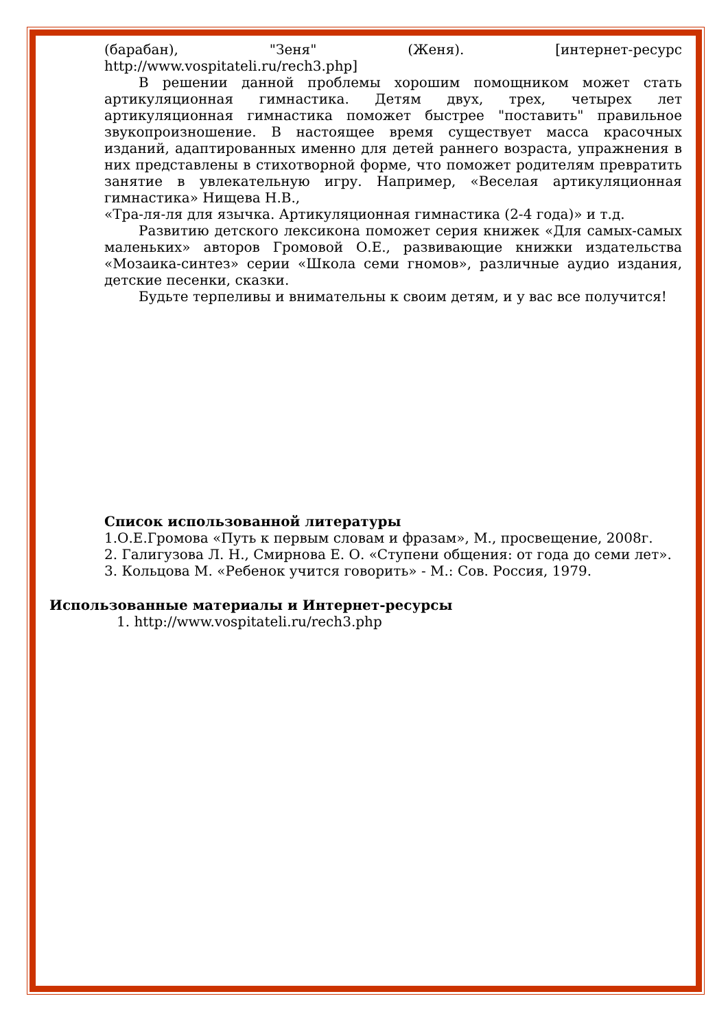(барабан), "Зеня" (Женя). [интернет-ресурс
http://www.vospitateli.ru/rech3.php]
В решении данной проблемы хорошим помощником может стать артикуляционная гимнастика. Детям двух, трех, четырех лет артикуляционная гимнастика поможет быстрее "поставить" правильное звукопроизношение. В настоящее время существует масса красочных изданий, адаптированных именно для детей раннего возраста, упражнения в них представлены в стихотворной форме, что поможет родителям превратить занятие в увлекательную игру. Например, «Веселая артикуляционная гимнастика» Нищева Н.В.,
«Тра-ля-ля для язычка. Артикуляционная гимнастика (2-4 года)» и т.д.
Развитию детского лексикона поможет серия книжек «Для самых-самых маленьких» авторов Громовой О.Е., развивающие книжки издательства «Мозаика-синтез» серии «Школа семи гномов», различные аудио издания, детские песенки, сказки.
Будьте терпеливы и внимательны к своим детям, и у вас все получится!
Список использованной литературы
1.О.Е.Громова «Путь к первым словам и фразам», М., просвещение, 2008г.
2. Галигузова Л. Н., Смирнова Е. О. «Ступени общения: от года до семи лет».
3. Кольцова М. «Ребенок учится говорить» - М.: Сов. Россия, 1979.
Использованные материалы и Интернет-ресурсы
1. http://www.vospitateli.ru/rech3.php